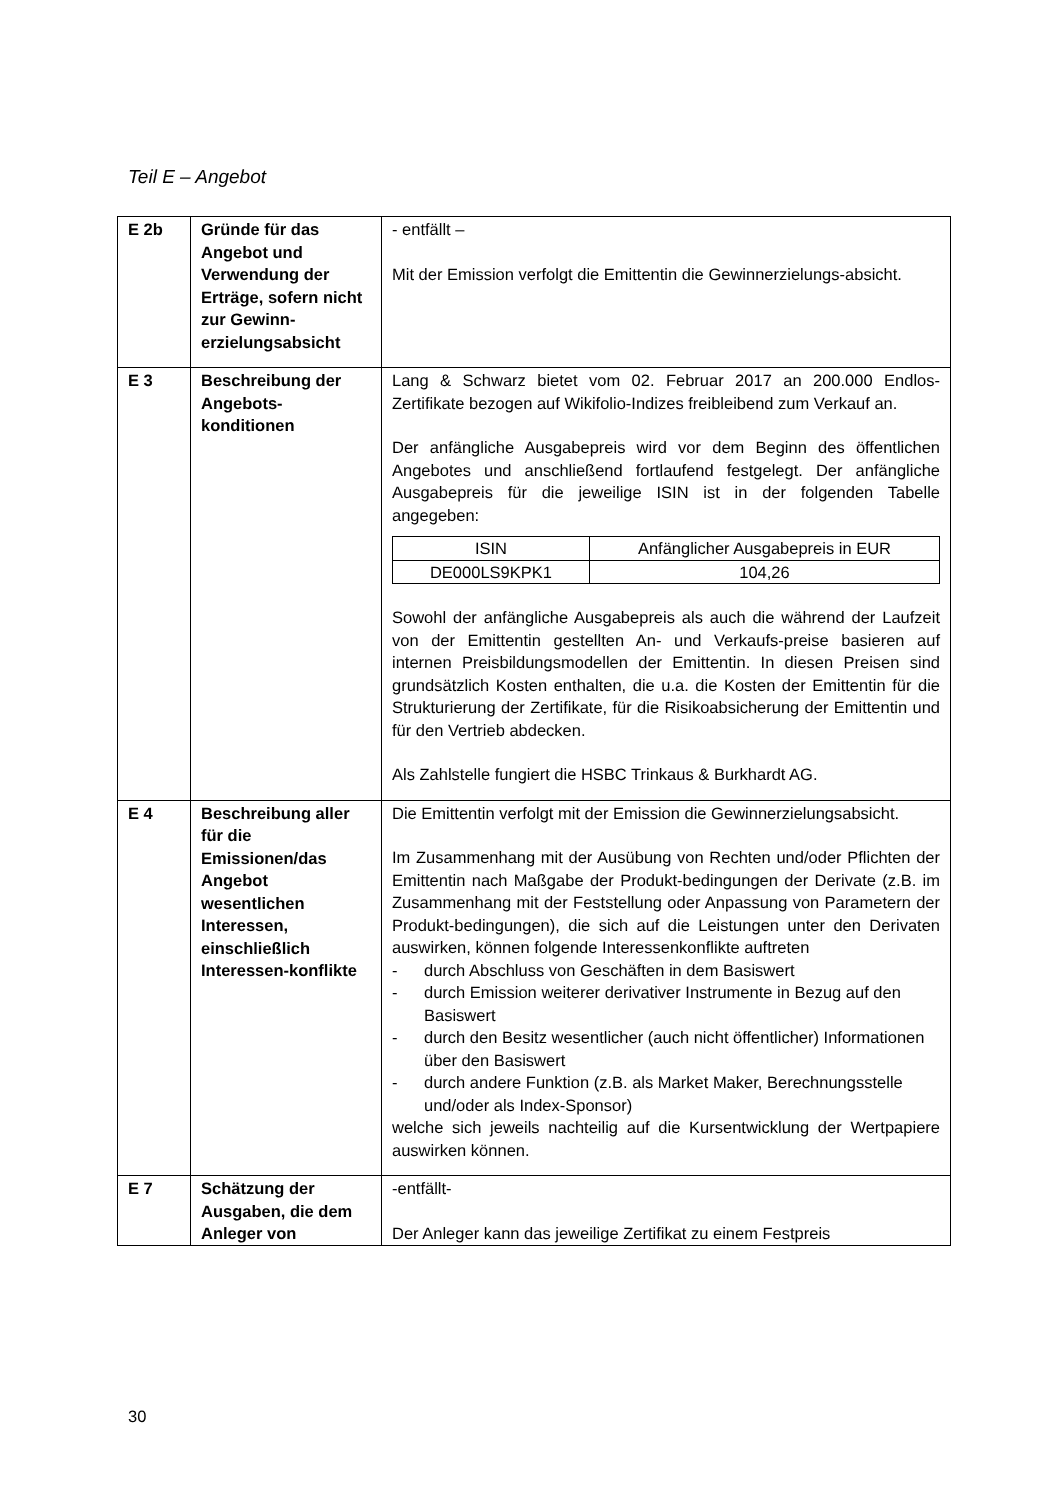Teil E – Angebot
| E 2b | Gründe für das Angebot und Verwendung der Erträge, sofern nicht zur Gewinn-erzielungsabsicht | - entfällt – Mit der Emission verfolgt die Emittentin die Gewinnerzielungs-absicht. |
| E 3 | Beschreibung der Angebots-konditionen | Lang & Schwarz bietet vom 02. Februar 2017 an 200.000 Endlos-Zertifikate bezogen auf Wikifolio-Indizes freibleibend zum Verkauf an. Der anfängliche Ausgabepreis wird vor dem Beginn des öffentlichen Angebotes und anschließend fortlaufend festgelegt. Der anfängliche Ausgabepreis für die jeweilige ISIN ist in der folgenden Tabelle angegeben: / ISIN / Anfänglicher Ausgabepreis in EUR / / DE000LS9KPK1 / 104,26 / Sowohl der anfängliche Ausgabepreis als auch die während der Laufzeit von der Emittentin gestellten An- und Verkaufs-preise basieren auf internen Preisbildungsmodellen der Emittentin. In diesen Preisen sind grundsätzlich Kosten enthalten, die u.a. die Kosten der Emittentin für die Strukturierung der Zertifikate, für die Risikoabsicherung der Emittentin und für den Vertrieb abdecken. Als Zahlstelle fungiert die HSBC Trinkaus & Burkhardt AG. |
| E 4 | Beschreibung aller für die Emissionen/das Angebot wesentlichen Interessen, einschließlich Interessen-konflikte | Die Emittentin verfolgt mit der Emission die Gewinnerzielungsabsicht. Im Zusammenhang mit der Ausübung von Rechten und/oder Pflichten der Emittentin nach Maßgabe der Produkt-bedingungen der Derivate (z.B. im Zusammenhang mit der Feststellung oder Anpassung von Parametern der Produkt-bedingungen), die sich auf die Leistungen unter den Derivaten auswirken, können folgende Interessenkonflikte auftreten - durch Abschluss von Geschäften in dem Basiswert - durch Emission weiterer derivativer Instrumente in Bezug auf den Basiswert - durch den Besitz wesentlicher (auch nicht öffentlicher) Informationen über den Basiswert - durch andere Funktion (z.B. als Market Maker, Berechnungsstelle und/oder als Index-Sponsor) welche sich jeweils nachteilig auf die Kursentwicklung der Wertpapiere auswirken können. |
| E 7 | Schätzung der Ausgaben, die dem Anleger von | -entfällt- Der Anleger kann das jeweilige Zertifikat zu einem Festpreis |
30